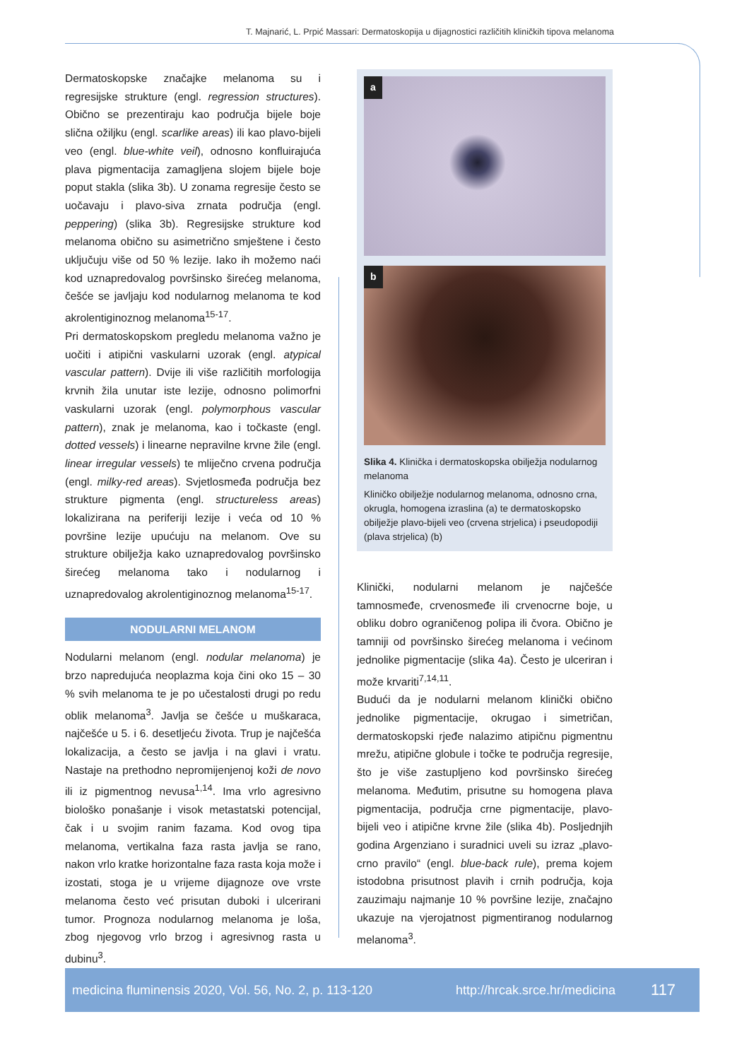T. Majnarić, L. Prpić Massari: Dermatoskopija u dijagnostici različitih kliničkih tipova melanoma
Dermatoskopske značajke melanoma su i regresijske strukture (engl. regression structures). Obično se prezentiraju kao područja bijele boje slična ožiljku (engl. scarlike areas) ili kao plavo-bijeli veo (engl. blue-white veil), odnosno konfluirajuća plava pigmentacija zamagljena slojem bijele boje poput stakla (slika 3b). U zonama regresije često se uočavaju i plavo-siva zrnata područja (engl. peppering) (slika 3b). Regresijske strukture kod melanoma obično su asimetrično smještene i često uključuju više od 50 % lezije. Iako ih možemo naći kod uznapredovalog površinsko širećeg melanoma, češće se javljaju kod nodularnog melanoma te kod akrolentiginoznog melanoma<sup>15-17</sup>.
Pri dermatoskopskom pregledu melanoma važno je uočiti i atipični vaskularni uzorak (engl. atypical vascular pattern). Dvije ili više različitih morfologija krvnih žila unutar iste lezije, odnosno polimorfni vaskularni uzorak (engl. polymorphous vascular pattern), znak je melanoma, kao i točkaste (engl. dotted vessels) i linearne nepravilne krvne žile (engl. linear irregular vessels) te mliječno crvena područja (engl. milky-red areas). Svjetlosmeđa područja bez strukture pigmenta (engl. structureless areas) lokalizirana na periferiji lezije i veća od 10 % površine lezije upućuju na melanom. Ove su strukture obilježja kako uznapredovalog površinsko širećeg melanoma tako i nodularnog i uznapredovalog akrolentiginoznog melanoma<sup>15-17</sup>.
NODULARNI MELANOM
Nodularni melanom (engl. nodular melanoma) je brzo napredujuća neoplazma koja čini oko 15 – 30 % svih melanoma te je po učestalosti drugi po redu oblik melanoma<sup>3</sup>. Javlja se češće u muškaraca, najčešće u 5. i 6. desetljeću života. Trup je najčešća lokalizacija, a često se javlja i na glavi i vratu. Nastaje na prethodno nepromijenjenoj koži de novo ili iz pigmentnog nevusa<sup>1,14</sup>. Ima vrlo agresivno biološko ponašanje i visok metastatski potencijal, čak i u svojim ranim fazama. Kod ovog tipa melanoma, vertikalna faza rasta javlja se rano, nakon vrlo kratke horizontalne faza rasta koja može i izostati, stoga je u vrijeme dijagnoze ove vrste melanoma često već prisutan duboki i ulcerirani tumor. Prognoza nodularnog melanoma je loša, zbog njegovog vrlo brzog i agresivnog rasta u dubinu<sup>3</sup>.
a
b
Slika 4. Klinička i dermatoskopska obilježja nodularnog melanoma
Kliničko obilježje nodularnog melanoma, odnosno crna, okrugla, homogena izraslina (a) te dermatoskopsko obilježje plavo-bijeli veo (crvena strjelica) i pseudopodiji (plava strjelica) (b)
Klinički, nodularni melanom je najčešće tamnosmeđe, crvenosmeđe ili crvenocrne boje, u obliku dobro ograničenog polipa ili čvora. Obično je tamniji od površinsko širećeg melanoma i većinom jednolike pigmentacije (slika 4a). Često je ulceriran i može krvariti<sup>7,14,11</sup>.
Budući da je nodularni melanom klinički obično jednolike pigmentacije, okrugao i simetričan, dermatoskopski rjeđe nalazimo atipičnu pigmentnu mrežu, atipične globule i točke te područja regresije, što je više zastupljeno kod površinsko širećeg melanoma. Međutim, prisutne su homogena plava pigmentacija, područja crne pigmentacije, plavo-bijeli veo i atipične krvne žile (slika 4b). Posljednjih godina Argenziano i suradnici uveli su izraz „plavo-crno pravilo“ (engl. blue-back rule), prema kojem istodobna prisutnost plavih i crnih područja, koja zauzimaju najmanje 10 % površine lezije, značajno ukazuje na vjerojatnost pigmentiranog nodularnog melanoma<sup>3</sup>.
medicina fluminensis 2020, Vol. 56, No. 2, p. 113-120 http://hrcak.srce.hr/medicina 117